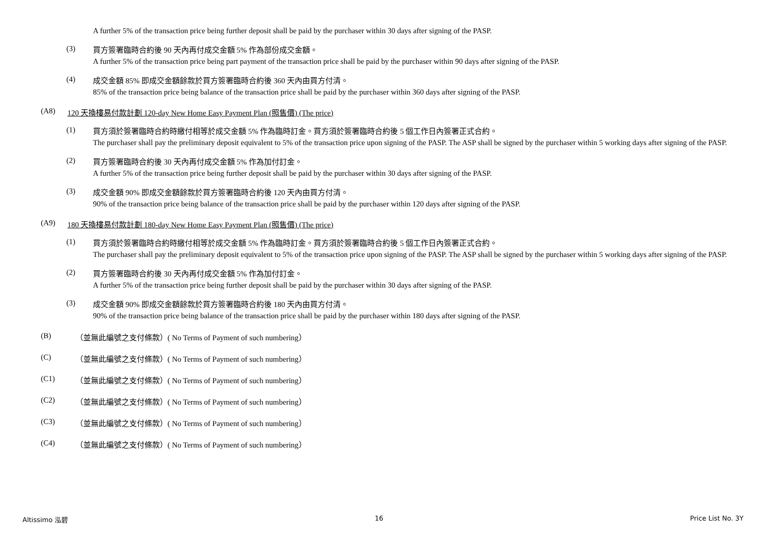A further 5% of the transaction price being further deposit shall be paid by the purchaser within 30 days after signing of the PASP.
(3)
買方簽署臨時合約後 90 天內再付成交金額 5% 作為部份成交金額。
A further 5% of the transaction price being part payment of the transaction price shall be paid by the purchaser within 90 days after signing of the PASP.
(4)
成交金額 85% 即成交金額餘款於買方簽署臨時合約後 360 天內由買方付清。
85% of the transaction price being balance of the transaction price shall be paid by the purchaser within 360 days after signing of the PASP.
(A8) 120 天換樓易付款計劃 120-day New Home Easy Payment Plan (照售價) (The price)
(1)
買方須於簽署臨時合約時繳付相等於成交金額 5% 作為臨時訂金。買方須於簽署臨時合約後 5 個工作日內簽署正式合約。
The purchaser shall pay the preliminary deposit equivalent to 5% of the transaction price upon signing of the PASP. The ASP shall be signed by the purchaser within 5 working days after signing of the PASP.
(2)
買方簽署臨時合約後 30 天內再付成交金額 5% 作為加付訂金。
A further 5% of the transaction price being further deposit shall be paid by the purchaser within 30 days after signing of the PASP.
(3)
成交金額 90% 即成交金額餘款於買方簽署臨時合約後 120 天內由買方付清。
90% of the transaction price being balance of the transaction price shall be paid by the purchaser within 120 days after signing of the PASP.
(A9) 180 天換樓易付款計劃 180-day New Home Easy Payment Plan (照售價) (The price)
(1)
買方須於簽署臨時合約時繳付相等於成交金額 5% 作為臨時訂金。買方須於簽署臨時合約後 5 個工作日內簽署正式合約。
The purchaser shall pay the preliminary deposit equivalent to 5% of the transaction price upon signing of the PASP. The ASP shall be signed by the purchaser within 5 working days after signing of the PASP.
(2)
買方簽署臨時合約後 30 天內再付成交金額 5% 作為加付訂金。
A further 5% of the transaction price being further deposit shall be paid by the purchaser within 30 days after signing of the PASP.
(3)
成交金額 90% 即成交金額餘款於買方簽署臨時合約後 180 天內由買方付清。
90% of the transaction price being balance of the transaction price shall be paid by the purchaser within 180 days after signing of the PASP.
(B) （並無此編號之支付條款）( No Terms of Payment of such numbering）
(C) （並無此編號之支付條款）( No Terms of Payment of such numbering）
(C1) （並無此編號之支付條款）( No Terms of Payment of such numbering）
(C2) （並無此編號之支付條款）( No Terms of Payment of such numbering）
(C3) （並無此編號之支付條款）( No Terms of Payment of such numbering）
(C4) （並無此編號之支付條款）( No Terms of Payment of such numbering）
Altissimo 泓碧 16 Price List No. 3Y